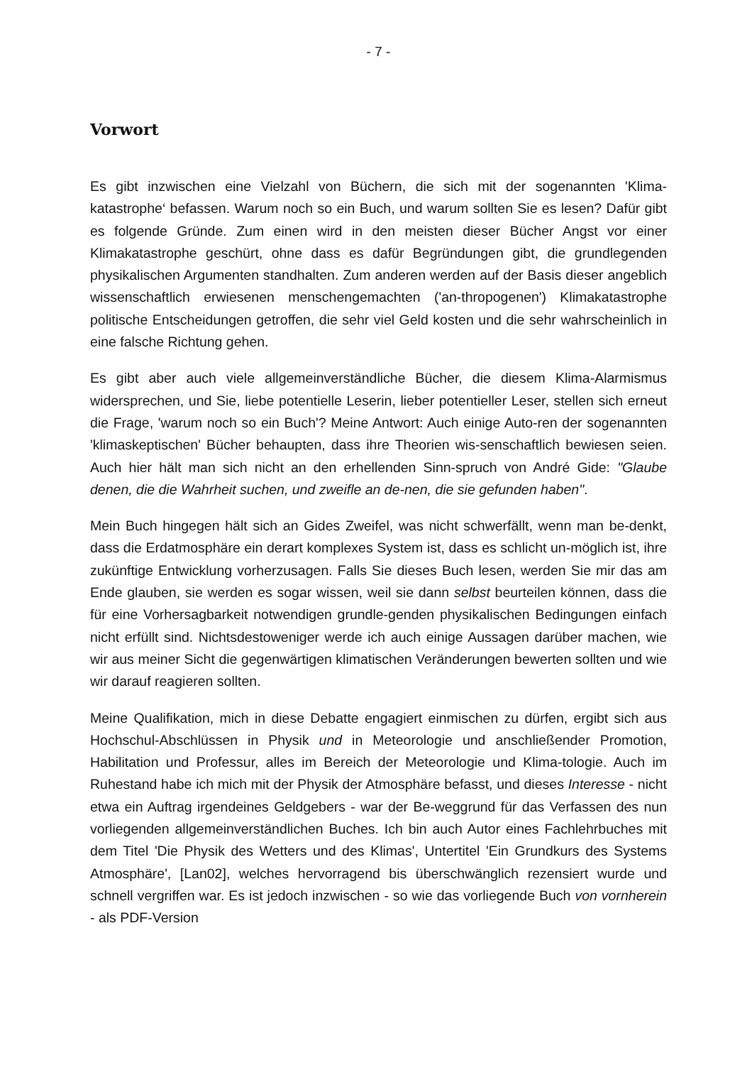- 7 -
Vorwort
Es gibt inzwischen eine Vielzahl von Büchern, die sich mit der sogenannten 'Klima-katastrophe‘ befassen. Warum noch so ein Buch, und warum sollten Sie es lesen? Dafür gibt es folgende Gründe. Zum einen wird in den meisten dieser Bücher Angst vor einer Klimakatastrophe geschürt, ohne dass es dafür Begründungen gibt, die grundlegenden physikalischen Argumenten standhalten. Zum anderen werden auf der Basis dieser angeblich wissenschaftlich erwiesenen menschengemachten ('an-thropogenen') Klimakatastrophe politische Entscheidungen getroffen, die sehr viel Geld kosten und die sehr wahrscheinlich in eine falsche Richtung gehen.
Es gibt aber auch viele allgemeinverständliche Bücher, die diesem Klima-Alarmismus widersprechen, und Sie, liebe potentielle Leserin, lieber potentieller Leser, stellen sich erneut die Frage, 'warum noch so ein Buch'? Meine Antwort: Auch einige Auto-ren der sogenannten 'klimaskeptischen' Bücher behaupten, dass ihre Theorien wis-senschaftlich bewiesen seien. Auch hier hält man sich nicht an den erhellenden Sinn-spruch von André Gide: "Glaube denen, die die Wahrheit suchen, und zweifle an de-nen, die sie gefunden haben".
Mein Buch hingegen hält sich an Gides Zweifel, was nicht schwerfällt, wenn man be-denkt, dass die Erdatmosphäre ein derart komplexes System ist, dass es schlicht un-möglich ist, ihre zukünftige Entwicklung vorherzusagen. Falls Sie dieses Buch lesen, werden Sie mir das am Ende glauben, sie werden es sogar wissen, weil sie dann selbst beurteilen können, dass die für eine Vorhersagbarkeit notwendigen grundle-genden physikalischen Bedingungen einfach nicht erfüllt sind. Nichtsdestoweniger werde ich auch einige Aussagen darüber machen, wie wir aus meiner Sicht die gegenwärtigen klimatischen Veränderungen bewerten sollten und wie wir darauf reagieren sollten.
Meine Qualifikation, mich in diese Debatte engagiert einmischen zu dürfen, ergibt sich aus Hochschul-Abschlüssen in Physik und in Meteorologie und anschließender Promotion, Habilitation und Professur, alles im Bereich der Meteorologie und Klima-tologie. Auch im Ruhestand habe ich mich mit der Physik der Atmosphäre befasst, und dieses Interesse - nicht etwa ein Auftrag irgendeines Geldgebers - war der Be-weggrund für das Verfassen des nun vorliegenden allgemeinverständlichen Buches. Ich bin auch Autor eines Fachlehrbuches mit dem Titel 'Die Physik des Wetters und des Klimas', Untertitel 'Ein Grundkurs des Systems Atmosphäre', [Lan02], welches hervorragend bis überschwänglich rezensiert wurde und schnell vergriffen war. Es ist jedoch inzwischen - so wie das vorliegende Buch von vornherein - als PDF-Version